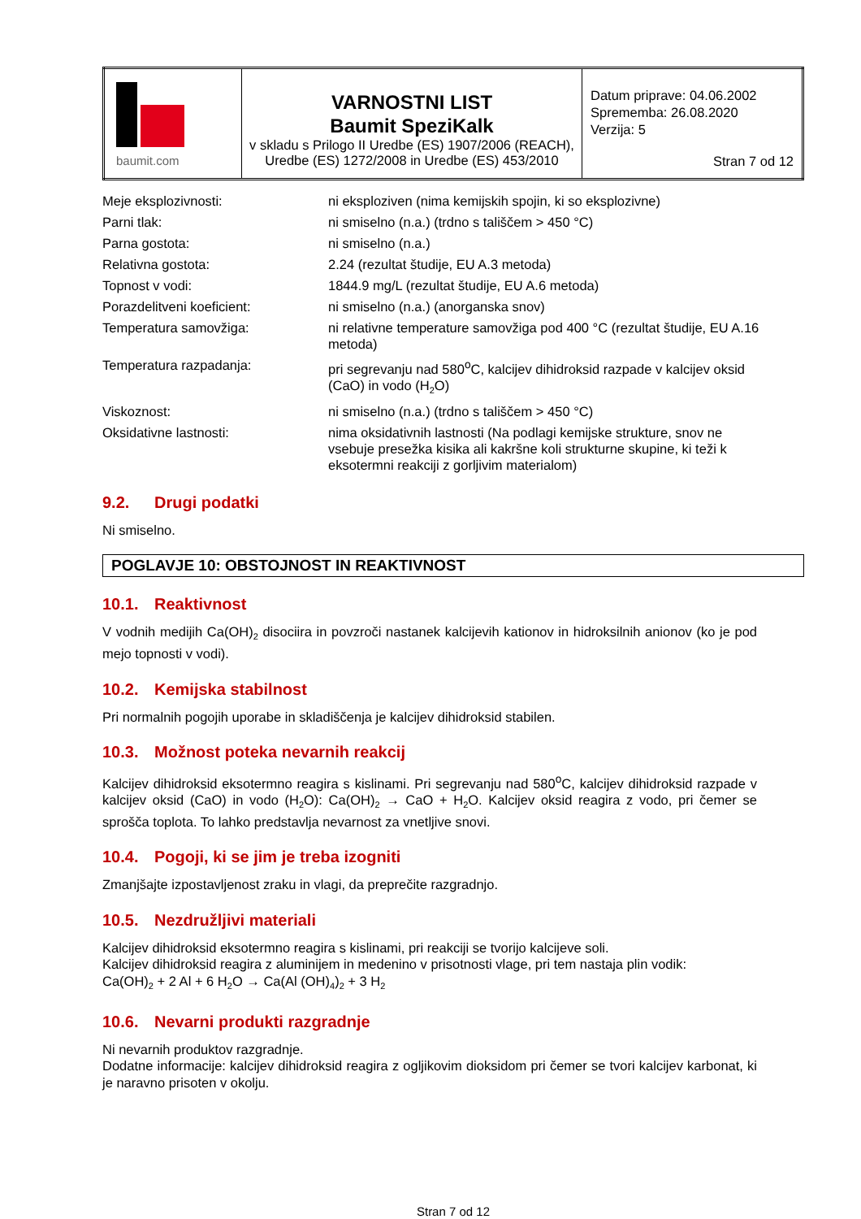| baumit.com | VARNOSTNI LIST Baumit SpeziKalk v skladu s Prilogo II Uredbe (ES) 1907/2006 (REACH), Uredbe (ES) 1272/2008 in Uredbe (ES) 453/2010 | Datum priprave: 04.06.2002 Sprememba: 26.08.2020 Verzija: 5 Stran 7 od 12 |
| Meje eksplozivnosti: | ni eksploziven (nima kemijskih spojin, ki so eksplozivne) |
| Parni tlak: | ni smiselno (n.a.) (trdno s tališčem > 450 °C) |
| Parna gostota: | ni smiselno (n.a.) |
| Relativna gostota: | 2.24 (rezultat študije, EU A.3 metoda) |
| Topnost v vodi: | 1844.9 mg/L (rezultat študije, EU A.6 metoda) |
| Porazdelitveni koeficient: | ni smiselno (n.a.) (anorganska snov) |
| Temperatura samovžiga: | ni relativne temperature samovžiga pod 400 °C (rezultat študije, EU A.16 metoda) |
| Temperatura razpadanja: | pri segrevanju nad 580<sup>o</sup>C, kalcijev dihidroksid razpade v kalcijev oksid (CaO) in vodo (H<sub>2</sub>O) |
| Viskoznost: | ni smiselno (n.a.) (trdno s tališčem > 450 °C) |
| Oksidativne lastnosti: | nima oksidativnih lastnosti (Na podlagi kemijske strukture, snov ne vsebuje presežka kisika ali kakršne koli strukturne skupine, ki teži k eksotermni reakciji z gorljivim materialom) |
9.2. Drugi podatki
Ni smiselno.
POGLAVJE 10: OBSTOJNOST IN REAKTIVNOST
10.1. Reaktivnost
V vodnih medijih Ca(OH)<sub>2</sub> disociira in povzroči nastanek kalcijevih kationov in hidroksilnih anionov (ko je pod mejo topnosti v vodi).
10.2. Kemijska stabilnost
Pri normalnih pogojih uporabe in skladiščenja je kalcijev dihidroksid stabilen.
10.3. Možnost poteka nevarnih reakcij
Kalcijev dihidroksid eksotermno reagira s kislinami. Pri segrevanju nad 580<sup>o</sup>C, kalcijev dihidroksid razpade v kalcijev oksid (CaO) in vodo (H<sub>2</sub>O): Ca(OH)<sub>2</sub> → CaO + H<sub>2</sub>O. Kalcijev oksid reagira z vodo, pri čemer se sprošča toplota. To lahko predstavlja nevarnost za vnetljive snovi.
10.4. Pogoji, ki se jim je treba izogniti
Zmanjšajte izpostavljenost zraku in vlagi, da preprečite razgradnjo.
10.5. Nezdružljivi materiali
Kalcijev dihidroksid eksotermno reagira s kislinami, pri reakciji se tvorijo kalcijeve soli.
Kalcijev dihidroksid reagira z aluminijem in medenino v prisotnosti vlage, pri tem nastaja plin vodik:
Ca(OH)<sub>2</sub> + 2 Al + 6 H<sub>2</sub>O → Ca(Al (OH)<sub>4</sub>)<sub>2</sub> + 3 H<sub>2</sub>
10.6. Nevarni produkti razgradnje
Ni nevarnih produktov razgradnje.
Dodatne informacije: kalcijev dihidroksid reagira z ogljikovim dioksidom pri čemer se tvori kalcijev karbonat, ki je naravno prisoten v okolju.
Stran 7 od 12